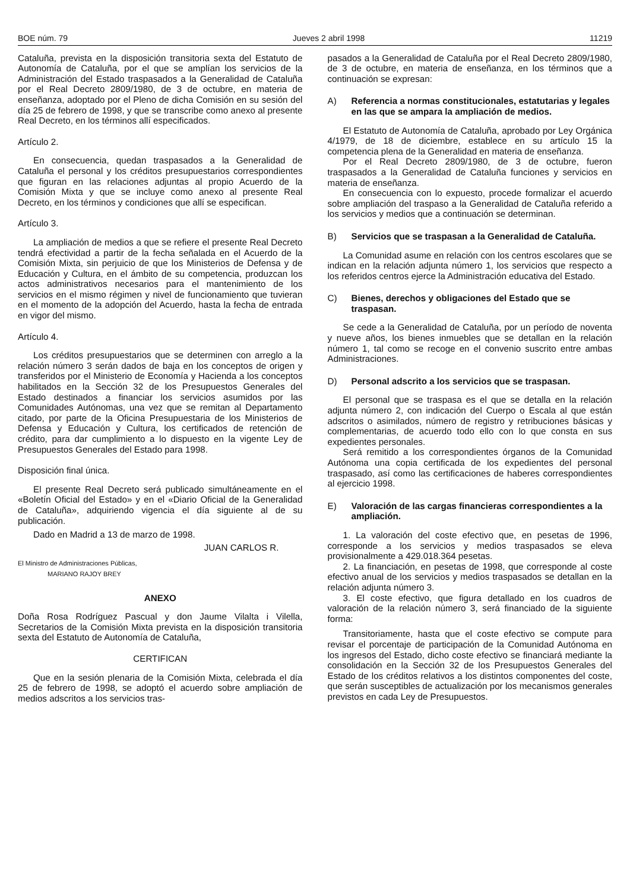BOE núm. 79 Jueves 2 abril 1998 11219
Cataluña, prevista en la disposición transitoria sexta del Estatuto de Autonomía de Cataluña, por el que se amplían los servicios de la Administración del Estado traspasados a la Generalidad de Cataluña por el Real Decreto 2809/1980, de 3 de octubre, en materia de enseñanza, adoptado por el Pleno de dicha Comisión en su sesión del día 25 de febrero de 1998, y que se transcribe como anexo al presente Real Decreto, en los términos allí especificados.
Artículo 2.
En consecuencia, quedan traspasados a la Generalidad de Cataluña el personal y los créditos presupuestarios correspondientes que figuran en las relaciones adjuntas al propio Acuerdo de la Comisión Mixta y que se incluye como anexo al presente Real Decreto, en los términos y condiciones que allí se especifican.
Artículo 3.
La ampliación de medios a que se refiere el presente Real Decreto tendrá efectividad a partir de la fecha señalada en el Acuerdo de la Comisión Mixta, sin perjuicio de que los Ministerios de Defensa y de Educación y Cultura, en el ámbito de su competencia, produzcan los actos administrativos necesarios para el mantenimiento de los servicios en el mismo régimen y nivel de funcionamiento que tuvieran en el momento de la adopción del Acuerdo, hasta la fecha de entrada en vigor del mismo.
Artículo 4.
Los créditos presupuestarios que se determinen con arreglo a la relación número 3 serán dados de baja en los conceptos de origen y transferidos por el Ministerio de Economía y Hacienda a los conceptos habilitados en la Sección 32 de los Presupuestos Generales del Estado destinados a financiar los servicios asumidos por las Comunidades Autónomas, una vez que se remitan al Departamento citado, por parte de la Oficina Presupuestaria de los Ministerios de Defensa y Educación y Cultura, los certificados de retención de crédito, para dar cumplimiento a lo dispuesto en la vigente Ley de Presupuestos Generales del Estado para 1998.
Disposición final única.
El presente Real Decreto será publicado simultáneamente en el «Boletín Oficial del Estado» y en el «Diario Oficial de la Generalidad de Cataluña», adquiriendo vigencia el día siguiente al de su publicación.
Dado en Madrid a 13 de marzo de 1998.
JUAN CARLOS R.
El Ministro de Administraciones Públicas,
MARIANO RAJOY BREY
ANEXO
Doña Rosa Rodríguez Pascual y don Jaume Vilalta i Vilella, Secretarios de la Comisión Mixta prevista en la disposición transitoria sexta del Estatuto de Autonomía de Cataluña,
CERTIFICAN
Que en la sesión plenaria de la Comisión Mixta, celebrada el día 25 de febrero de 1998, se adoptó el acuerdo sobre ampliación de medios adscritos a los servicios tras-
pasados a la Generalidad de Cataluña por el Real Decreto 2809/1980, de 3 de octubre, en materia de enseñanza, en los términos que a continuación se expresan:
A) Referencia a normas constitucionales, estatutarias y legales en las que se ampara la ampliación de medios.
El Estatuto de Autonomía de Cataluña, aprobado por Ley Orgánica 4/1979, de 18 de diciembre, establece en su artículo 15 la competencia plena de la Generalidad en materia de enseñanza.
Por el Real Decreto 2809/1980, de 3 de octubre, fueron traspasados a la Generalidad de Cataluña funciones y servicios en materia de enseñanza.
En consecuencia con lo expuesto, procede formalizar el acuerdo sobre ampliación del traspaso a la Generalidad de Cataluña referido a los servicios y medios que a continuación se determinan.
B) Servicios que se traspasan a la Generalidad de Cataluña.
La Comunidad asume en relación con los centros escolares que se indican en la relación adjunta número 1, los servicios que respecto a los referidos centros ejerce la Administración educativa del Estado.
C) Bienes, derechos y obligaciones del Estado que se traspasan.
Se cede a la Generalidad de Cataluña, por un período de noventa y nueve años, los bienes inmuebles que se detallan en la relación número 1, tal como se recoge en el convenio suscrito entre ambas Administraciones.
D) Personal adscrito a los servicios que se traspasan.
El personal que se traspasa es el que se detalla en la relación adjunta número 2, con indicación del Cuerpo o Escala al que están adscritos o asimilados, número de registro y retribuciones básicas y complementarias, de acuerdo todo ello con lo que consta en sus expedientes personales.
Será remitido a los correspondientes órganos de la Comunidad Autónoma una copia certificada de los expedientes del personal traspasado, así como las certificaciones de haberes correspondientes al ejercicio 1998.
E) Valoración de las cargas financieras correspondientes a la ampliación.
1. La valoración del coste efectivo que, en pesetas de 1996, corresponde a los servicios y medios traspasados se eleva provisionalmente a 429.018.364 pesetas.
2. La financiación, en pesetas de 1998, que corresponde al coste efectivo anual de los servicios y medios traspasados se detallan en la relación adjunta número 3.
3. El coste efectivo, que figura detallado en los cuadros de valoración de la relación número 3, será financiado de la siguiente forma:
Transitoriamente, hasta que el coste efectivo se compute para revisar el porcentaje de participación de la Comunidad Autónoma en los ingresos del Estado, dicho coste efectivo se financiará mediante la consolidación en la Sección 32 de los Presupuestos Generales del Estado de los créditos relativos a los distintos componentes del coste, que serán susceptibles de actualización por los mecanismos generales previstos en cada Ley de Presupuestos.